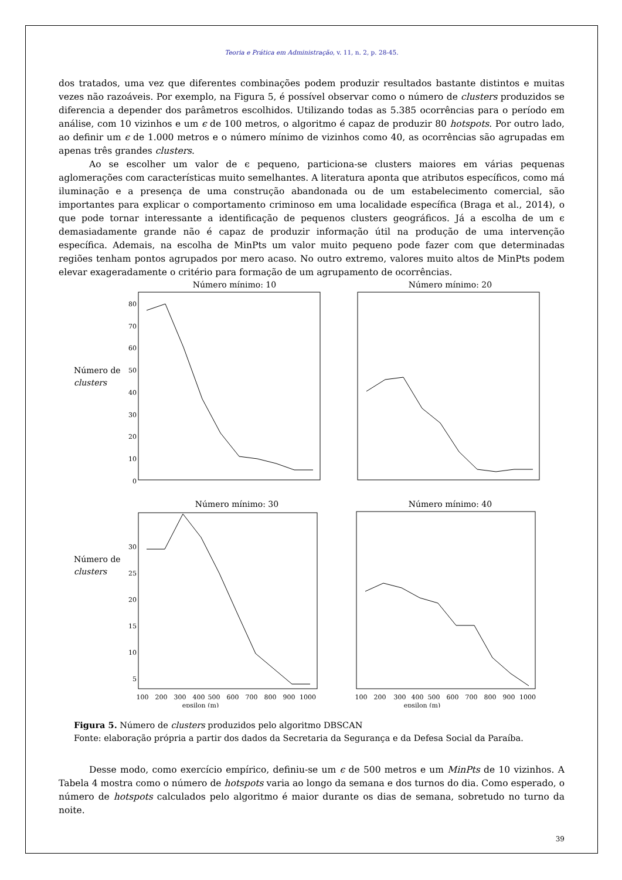Teoria e Prática em Administração, v. 11, n. 2, p. 28-45.
dos tratados, uma vez que diferentes combinações podem produzir resultados bastante distintos e muitas vezes não razoáveis. Por exemplo, na Figura 5, é possível observar como o número de clusters produzidos se diferencia a depender dos parâmetros escolhidos. Utilizando todas as 5.385 ocorrências para o período em análise, com 10 vizinhos e um ϵ de 100 metros, o algoritmo é capaz de produzir 80 hotspots. Por outro lado, ao definir um ϵ de 1.000 metros e o número mínimo de vizinhos como 40, as ocorrências são agrupadas em apenas três grandes clusters.
Ao se escolher um valor de ϵ pequeno, particiona-se clusters maiores em várias pequenas aglomerações com características muito semelhantes. A literatura aponta que atributos específicos, como má iluminação e a presença de uma construção abandonada ou de um estabelecimento comercial, são importantes para explicar o comportamento criminoso em uma localidade específica (Braga et al., 2014), o que pode tornar interessante a identificação de pequenos clusters geográficos. Já a escolha de um ϵ demasiadamente grande não é capaz de produzir informação útil na produção de uma intervenção específica. Ademais, na escolha de MinPts um valor muito pequeno pode fazer com que determinadas regiões tenham pontos agrupados por mero acaso. No outro extremo, valores muito altos de MinPts podem elevar exageradamente o critério para formação de um agrupamento de ocorrências.
Número mínimo: 10
Número mínimo: 20
Número de
clusters
80
70
60
50
40
30
20
10
0
Número mínimo: 30
Número mínimo: 40
Número de
clusters
30
25
20
15
10
5
100
200
300
400
500
600
700
800
900
1000
epsilon (m)
100
200
300
400
500
600
700
800
900
1000
epsilon (m)
Figura 5. Número de clusters produzidos pelo algoritmo DBSCAN
Fonte: elaboração própria a partir dos dados da Secretaria da Segurança e da Defesa Social da Paraíba.
Desse modo, como exercício empírico, definiu-se um ϵ de 500 metros e um MinPts de 10 vizinhos. A Tabela 4 mostra como o número de hotspots varia ao longo da semana e dos turnos do dia. Como esperado, o número de hotspots calculados pelo algoritmo é maior durante os dias de semana, sobretudo no turno da noite.
39